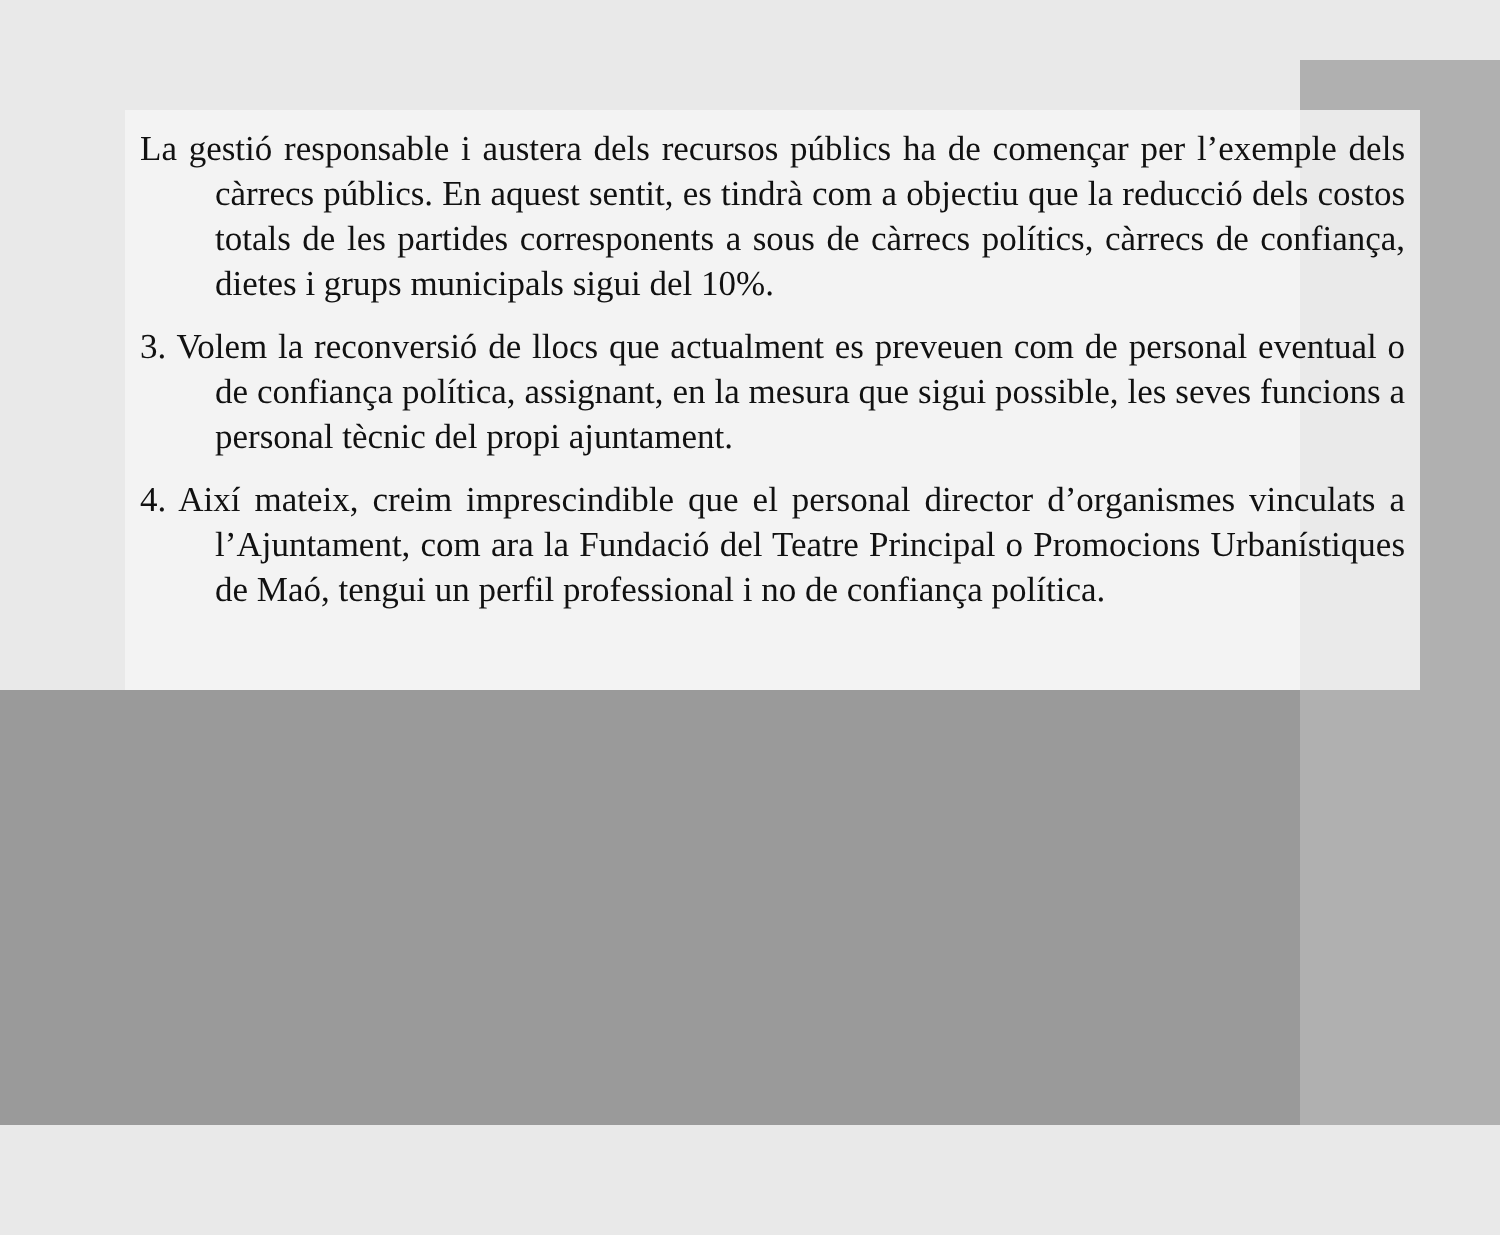La gestió responsable i austera dels recursos públics ha de començar per l’exemple dels càrrecs públics. En aquest sentit, es tindrà com a objectiu que la reducció dels costos totals de les partides corresponents a sous de càrrecs polítics, càrrecs de confiança, dietes i grups municipals sigui del 10%.
3. Volem la reconversió de llocs que actualment es preveuen com de personal eventual o de confiança política, assignant, en la mesura que sigui possible, les seves funcions a personal tècnic del propi ajuntament.
4. Així mateix, creim imprescindible que el personal director d’organismes vinculats a l’Ajuntament, com ara la Fundació del Teatre Principal o Promocions Urbanístiques de Maó, tengui un perfil professional i no de confiança política.